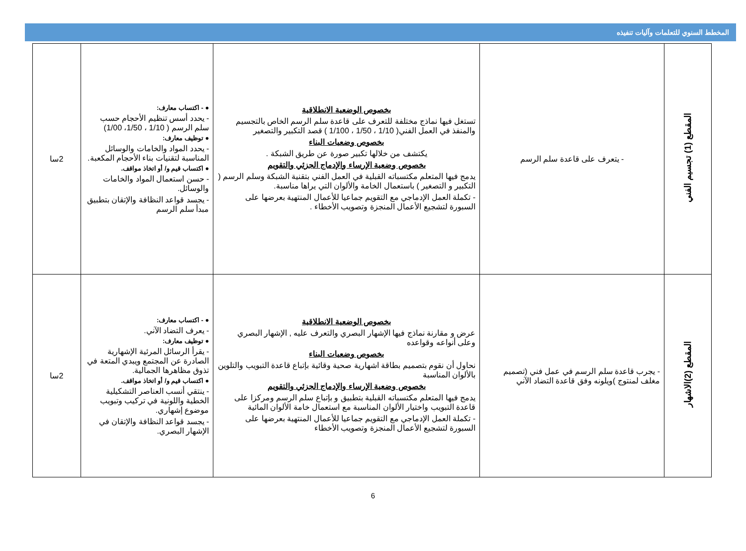المخطط السنوي للتعلمات وآليات تنفيذه
| المقطع (1) تجسيم الفني | - يتعرف على قاعدة سلم الرسم | بخصوص الوضعية الانطلاقية تستغل فيها نماذج مختلفة للتعرف على قاعدة سلم الرسم الخاص بالتجسيم والمنفذ في العمل الفني( 1/10 ، 1/50 ، 1/100 ) قصد التكبير والتصغير بخصوص وضعيات البناء يكتشف من خلالها تكبير صورة عن طريق الشبكة . بخصوص وضعية الإرساء والإدماج الجزئي والتقويم يدمج فيها المتعلم مكتسباته القبلية في العمل الفني بتقنية الشبكة وسلم الرسم ( التكبير و التصغير ) باستعمال الخامة والألوان التي يراها مناسبة. - تكملة العمل الإدماجي مع التقويم جماعيا للأعمال المنتهية بعرضها على السبورة لتشجيع الأعمال المنجزة وتصويب الأخطاء . | ● - اكتساب معارف: - يحدد أسس تنظيم الأحجام حسب سلم الرسم ( 1/10 ، 1/50، 1/00) ● توظيف معارف: - يحدد المواد والخامات والوسائل المناسبة لتقنيات بناء الأحجام المكعبة. ● اكتساب قيم و/ أو اتخاذ مواقف. - حسن استعمال المواد والخامات والوسائل. - يجسد قواعد النظافة والإتقان بتطبيق مبدأ سلم الرسم | 2سا |
| المقطع (2)الاشهار | - يجرب قاعدة سلم الرسم في عمل فني (تصميم مغلف لمنتوج )ويلونه وفق قاعدة التضاد الآني | بخصوص الوضعية الانطلاقية عرض و مقارنة نماذج فيها الإشهار البصري والتعرف عليه , الإشهار البصري وعلى أنواعه وقواعده بخصوص وضعيات البناء نحاول أن نقوم بتصميم بطاقة اشهارية صحية وقائية بإتباع قاعدة التبويب والتلوين بالألوان المناسبة بخصوص وضعية الإرساء والإدماج الجزئي والتقويم يدمج فيها المتعلم مكتسباته القبلية بتطبيق و بإتباع سلم الرسم ومركزا على قاعدة التبويب واختيار الألوان المناسبة مع استعمال خامة الألوان المائية - تكملة العمل الإدماجي مع التقويم جماعيا للأعمال المنتهية بعرضها على السبورة لتشجيع الأعمال المنجزة وتصويب الأخطاء | ● - اكتساب معارف: - يعرف التضاد الآني. ● توظيف معارف: - يقرأ الرسائل المرئية الإشهارية الصادرة عن المجتمع ويبدي المتعة في تذوق مظاهرها الجمالية. ● اكتساب قيم و/ أو اتخاذ مواقف. - ينتقي أنسب العناصر التشكيلية الخطية واللونية في تركيب وتبويب موضوع إشهاري. - يجسد قواعد النظافة والإتقان في الإشهار البصري. | 2سا |
6